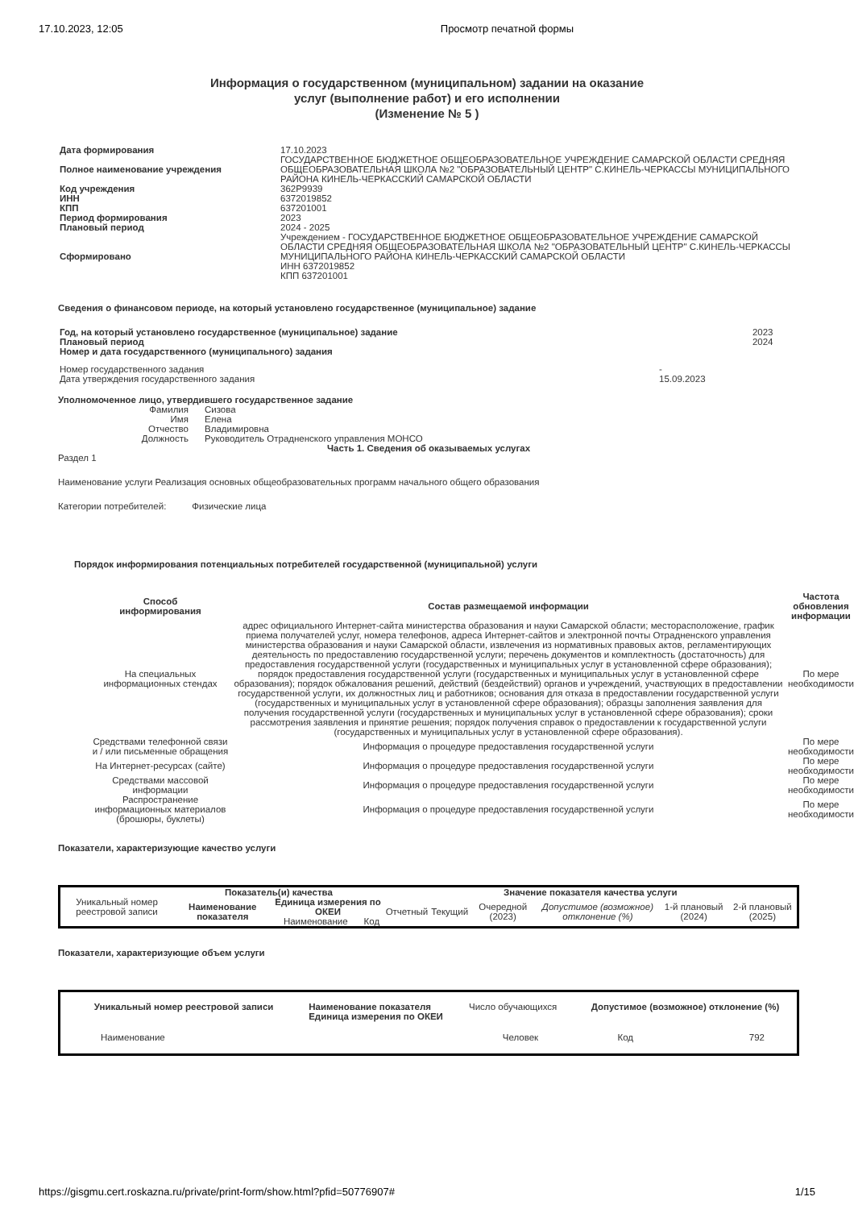17.10.2023, 12:05 Просмотр печатной формы
Информация о государственном (муниципальном) задании на оказание
услуг (выполнение работ) и его исполнении
(Изменение № 5 )
| Дата формирования | 17.10.2023 |
| Полное наименование учреждения | ГОСУДАРСТВЕННОЕ БЮДЖЕТНОЕ ОБЩЕОБРАЗОВАТЕЛЬНОЕ УЧРЕЖДЕНИЕ САМАРСКОЙ ОБЛАСТИ СРЕДНЯЯ ОБЩЕОБРАЗОВАТЕЛЬНАЯ ШКОЛА №2 "ОБРАЗОВАТЕЛЬНЫЙ ЦЕНТР" С.КИНЕЛЬ-ЧЕРКАССЫ МУНИЦИПАЛЬНОГО РАЙОНА КИНЕЛЬ-ЧЕРКАССКИЙ САМАРСКОЙ ОБЛАСТИ |
| Код учреждения | 362Р9939 |
| ИНН | 6372019852 |
| КПП | 637201001 |
| Период формирования | 2023 |
| Плановый период | 2024 - 2025 |
| Сформировано | Учреждением - ГОСУДАРСТВЕННОЕ БЮДЖЕТНОЕ ОБЩЕОБРАЗОВАТЕЛЬНОЕ УЧРЕЖДЕНИЕ САМАРСКОЙ ОБЛАСТИ СРЕДНЯЯ ОБЩЕОБРАЗОВАТЕЛЬНАЯ ШКОЛА №2 "ОБРАЗОВАТЕЛЬНЫЙ ЦЕНТР" С.КИНЕЛЬ-ЧЕРКАССЫ МУНИЦИПАЛЬНОГО РАЙОНА КИНЕЛЬ-ЧЕРКАССКИЙ САМАРСКОЙ ОБЛАСТИ ИНН 6372019852 КПП 637201001 |
Сведения о финансовом периоде, на который установлено государственное (муниципальное) задание
| Год, на который установлено государственное (муниципальное) задание | 2023 |
| Плановый период | 2024 |
| Номер и дата государственного (муниципального) задания | |
| Номер государственного задания | - |
| Дата утверждения государственного задания | 15.09.2023 |
Уполномоченное лицо, утвердившего государственное задание
| Фамилия | Сизова |
| Имя | Елена |
| Отчество | Владимировна |
| Должность | Руководитель Отрадненского управления МОНСО |
Часть 1. Сведения об оказываемых услугах
Раздел 1
Наименование услуги Реализация основных общеобразовательных программ начального общего образования
Категории потребителей: Физические лица
Порядок информирования потенциальных потребителей государственной (муниципальной) услуги
| Способ информирования | Состав размещаемой информации | Частота обновления информации |
| --- | --- | --- |
| На специальных информационных стендах | адрес официального Интернет-сайта министерства образования и науки Самарской области; месторасположение, график приема получателей услуг, номера телефонов, адреса Интернет-сайтов и электронной почты Отрадненского управления министерства образования и науки Самарской области, извлечения из нормативных правовых актов, регламентирующих деятельность по предоставлению государственной услуги; перечень документов и комплектность (достаточность) для предоставления государственной услуги (государственных и муниципальных услуг в установленной сфере образования); порядок предоставления государственной услуги (государственных и муниципальных услуг в установленной сфере образования); порядок обжалования решений, действий (бездействий) органов и учреждений, участвующих в предоставлении государственной услуги, их должностных лиц и работников; основания для отказа в предоставлении государственной услуги (государственных и муниципальных услуг в установленной сфере образования); образцы заполнения заявления для получения государственной услуги (государственных и муниципальных услуг в установленной сфере образования); сроки рассмотрения заявления и принятие решения; порядок получения справок о предоставлении к государственной услуги (государственных и муниципальных услуг в установленной сфере образования). | По мере необходимости |
| Средствами телефонной связи и / или письменные обращения | Информация о процедуре предоставления государственной услуги | По мере необходимости |
| На Интернет-ресурсах (сайте) | Информация о процедуре предоставления государственной услуги | По мере необходимости |
| Средствами массовой информации | Информация о процедуре предоставления государственной услуги | По мере необходимости |
| Распространение информационных материалов (брошюры, буклеты) | Информация о процедуре предоставления государственной услуги | По мере необходимости |
Показатели, характеризующие качество услуги
| Уникальный номер реестровой записи | Показатель(и) качества | | | Значение показателя качества услуги | | | | | |
| | Наименование показателя | Единица измерения по ОКЕИ | | Отчетный | Текущий | Очередной (2023) | Допустимое (возможное) отклонение (%) | 1-й плановый (2024) | 2-й плановый (2025) |
| | | Наименование | Код | | | | | | |
Показатели, характеризующие объем услуги
| Уникальный номер реестровой записи | Наименование показателя Единица измерения по ОКЕИ | Число обучающихся | Допустимое (возможное) отклонение (%) | |
| Наименование | | Человек | Код | 792 |
https://gisgmu.cert.roskazna.ru/private/print-form/show.html?pfid=50776907# 1/15